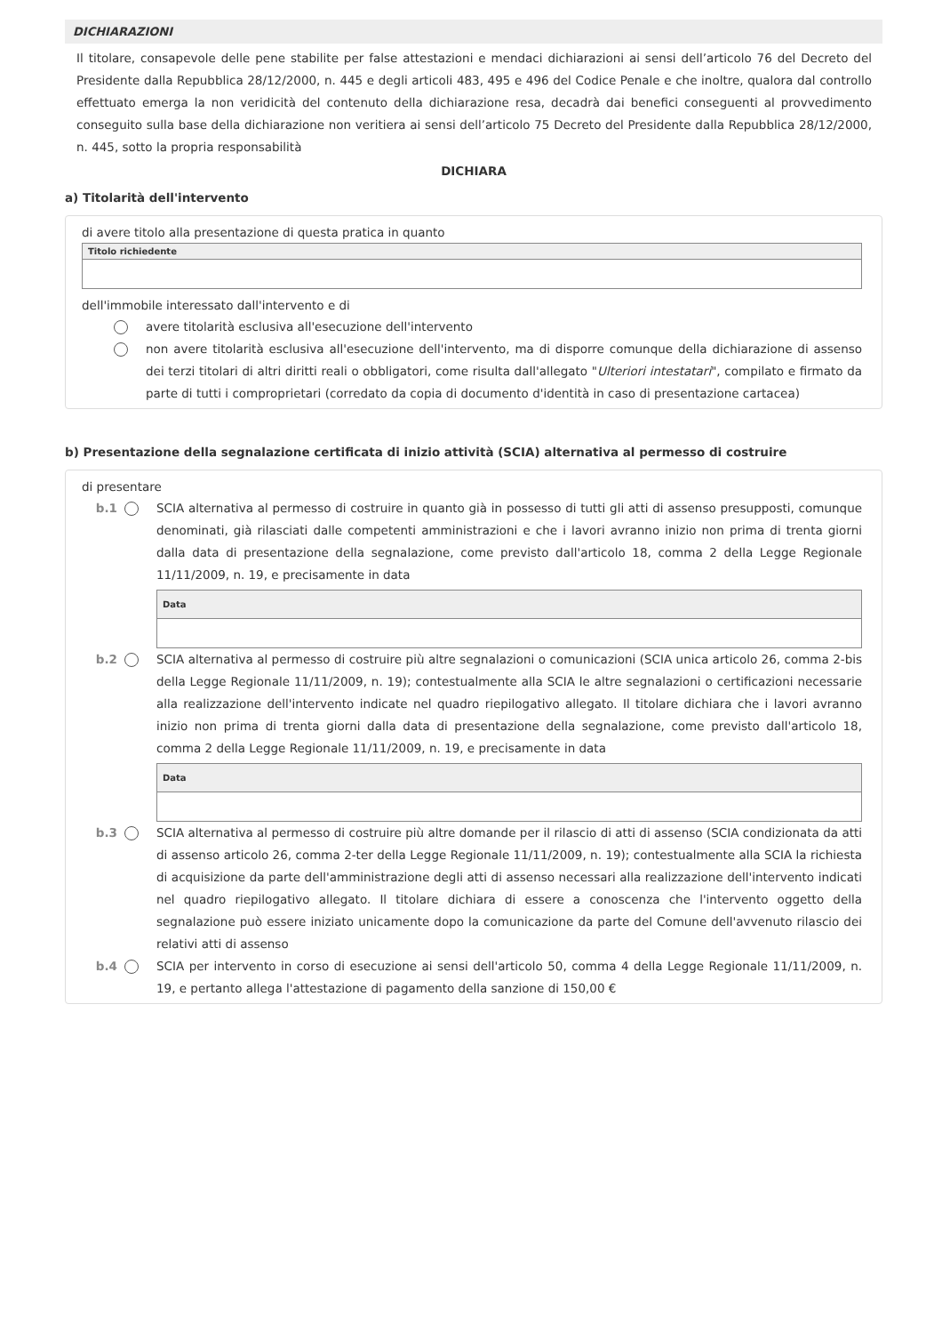DICHIARAZIONI
Il titolare, consapevole delle pene stabilite per false attestazioni e mendaci dichiarazioni ai sensi dell’articolo 76 del Decreto del Presidente dalla Repubblica 28/12/2000, n. 445 e degli articoli 483, 495 e 496 del Codice Penale e che inoltre, qualora dal controllo effettuato emerga la non veridicità del contenuto della dichiarazione resa, decadrà dai benefici conseguenti al provvedimento conseguito sulla base della dichiarazione non veritiera ai sensi dell’articolo 75 Decreto del Presidente dalla Repubblica 28/12/2000, n. 445, sotto la propria responsabilità
DICHIARA
a) Titolarità dell'intervento
di avere titolo alla presentazione di questa pratica in quanto
Titolo richiedente
dell'immobile interessato dall'intervento e di
avere titolarità esclusiva all'esecuzione dell'intervento
non avere titolarità esclusiva all'esecuzione dell'intervento, ma di disporre comunque della dichiarazione di assenso dei terzi titolari di altri diritti reali o obbligatori, come risulta dall'allegato "Ulteriori intestatari", compilato e firmato da parte di tutti i comproprietari (corredato da copia di documento d'identità in caso di presentazione cartacea)
b) Presentazione della segnalazione certificata di inizio attività (SCIA) alternativa al permesso di costruire
di presentare
b.1 SCIA alternativa al permesso di costruire in quanto già in possesso di tutti gli atti di assenso presupposti, comunque denominati, già rilasciati dalle competenti amministrazioni e che i lavori avranno inizio non prima di trenta giorni dalla data di presentazione della segnalazione, come previsto dall'articolo 18, comma 2 della Legge Regionale 11/11/2009, n. 19, e precisamente in data
Data
b.2 SCIA alternativa al permesso di costruire più altre segnalazioni o comunicazioni (SCIA unica articolo 26, comma 2-bis della Legge Regionale 11/11/2009, n. 19); contestualmente alla SCIA le altre segnalazioni o certificazioni necessarie alla realizzazione dell'intervento indicate nel quadro riepilogativo allegato. Il titolare dichiara che i lavori avranno inizio non prima di trenta giorni dalla data di presentazione della segnalazione, come previsto dall'articolo 18, comma 2 della Legge Regionale 11/11/2009, n. 19, e precisamente in data
Data
b.3 SCIA alternativa al permesso di costruire più altre domande per il rilascio di atti di assenso (SCIA condizionata da atti di assenso articolo 26, comma 2-ter della Legge Regionale 11/11/2009, n. 19); contestualmente alla SCIA la richiesta di acquisizione da parte dell'amministrazione degli atti di assenso necessari alla realizzazione dell'intervento indicati nel quadro riepilogativo allegato. Il titolare dichiara di essere a conoscenza che l'intervento oggetto della segnalazione può essere iniziato unicamente dopo la comunicazione da parte del Comune dell'avvenuto rilascio dei relativi atti di assenso
b.4 SCIA per intervento in corso di esecuzione ai sensi dell'articolo 50, comma 4 della Legge Regionale 11/11/2009, n. 19, e pertanto allega l'attestazione di pagamento della sanzione di 150,00 €